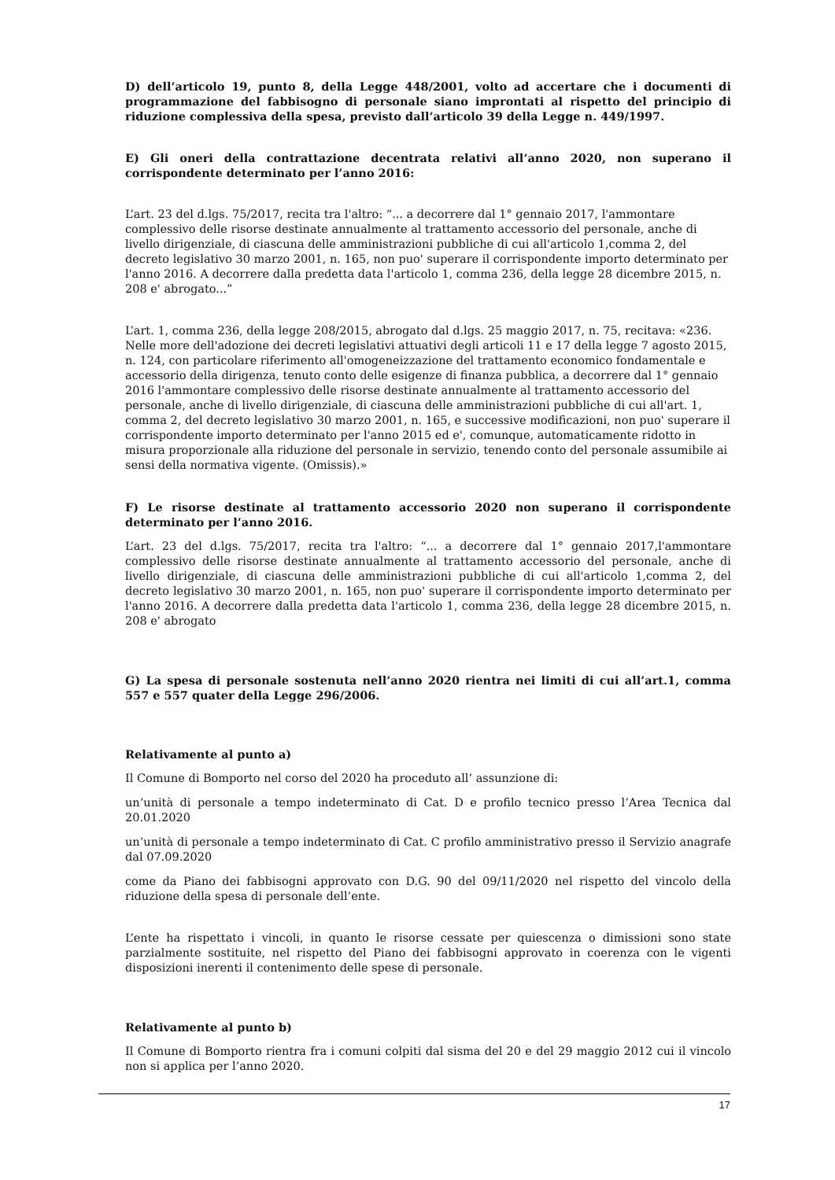D) dell’articolo 19, punto 8, della Legge 448/2001, volto ad accertare che i documenti di programmazione del fabbisogno di personale siano improntati al rispetto del principio di riduzione complessiva della spesa, previsto dall’articolo 39 della Legge n. 449/1997.
E) Gli oneri della contrattazione decentrata relativi all’anno 2020, non superano il corrispondente determinato per l’anno 2016:
L’art. 23 del d.lgs. 75/2017, recita tra l'altro: “... a decorrere dal 1° gennaio 2017, l'ammontare complessivo delle risorse destinate annualmente al trattamento accessorio del personale, anche di livello dirigenziale, di ciascuna delle amministrazioni pubbliche di cui all'articolo 1,comma 2, del decreto legislativo 30 marzo 2001, n. 165, non puo' superare il corrispondente importo determinato per l'anno 2016. A decorrere dalla predetta data l'articolo 1, comma 236, della legge 28 dicembre 2015, n. 208 e' abrogato...”
L’art. 1, comma 236, della legge 208/2015, abrogato dal d.lgs. 25 maggio 2017, n. 75, recitava: «236. Nelle more dell'adozione dei decreti legislativi attuativi degli articoli 11 e 17 della legge 7 agosto 2015, n. 124, con particolare riferimento all'omogeneizzazione del trattamento economico fondamentale e accessorio della dirigenza, tenuto conto delle esigenze di finanza pubblica, a decorrere dal 1° gennaio 2016 l'ammontare complessivo delle risorse destinate annualmente al trattamento accessorio del personale, anche di livello dirigenziale, di ciascuna delle amministrazioni pubbliche di cui all'art. 1, comma 2, del decreto legislativo 30 marzo 2001, n. 165, e successive modificazioni, non puo' superare il corrispondente importo determinato per l'anno 2015 ed e', comunque, automaticamente ridotto in misura proporzionale alla riduzione del personale in servizio, tenendo conto del personale assumibile ai sensi della normativa vigente. (Omissis).»
F) Le risorse destinate al trattamento accessorio 2020 non superano il corrispondente determinato per l’anno 2016.
L’art. 23 del d.lgs. 75/2017, recita tra l'altro: “... a decorrere dal 1° gennaio 2017,l'ammontare complessivo delle risorse destinate annualmente al trattamento accessorio del personale, anche di livello dirigenziale, di ciascuna delle amministrazioni pubbliche di cui all'articolo 1,comma 2, del decreto legislativo 30 marzo 2001, n. 165, non puo' superare il corrispondente importo determinato per l'anno 2016. A decorrere dalla predetta data l'articolo 1, comma 236, della legge 28 dicembre 2015, n. 208 e' abrogato
G) La spesa di personale sostenuta nell’anno 2020 rientra nei limiti di cui all’art.1, comma 557 e 557 quater della Legge 296/2006.
Relativamente al punto a)
Il Comune di Bomporto nel corso del 2020 ha proceduto all’ assunzione di:
un’unità di personale a tempo indeterminato di Cat. D e profilo tecnico presso l’Area Tecnica dal 20.01.2020
un’unità di personale a tempo indeterminato di Cat. C profilo amministrativo presso il Servizio anagrafe dal 07.09.2020
come da Piano dei fabbisogni approvato con D.G. 90 del 09/11/2020 nel rispetto del vincolo della riduzione della spesa di personale dell’ente.
L’ente ha rispettato i vincoli, in quanto le risorse cessate per quiescenza o dimissioni sono state parzialmente sostituite, nel rispetto del Piano dei fabbisogni approvato in coerenza con le vigenti disposizioni inerenti il contenimento delle spese di personale.
Relativamente al punto b)
Il Comune di Bomporto rientra fra i comuni colpiti dal sisma del 20 e del 29 maggio 2012 cui il vincolo non si applica per l’anno 2020.
17